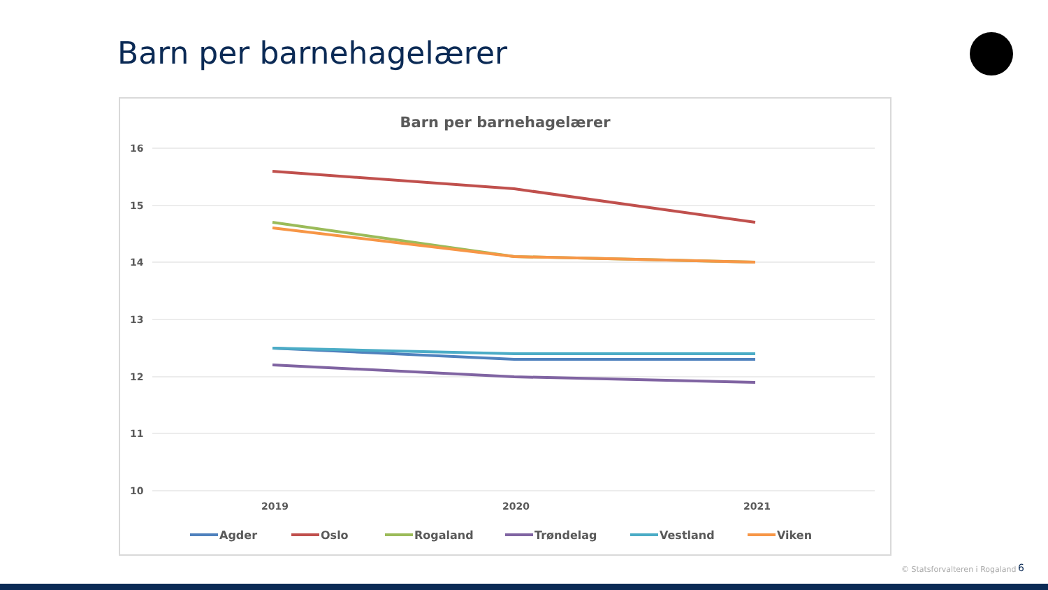Barn per barnehagelærer
Barn per barnehagelærer
16
15
14
13
12
11
10
2019
2020
2021
Agder
Oslo
Rogaland
Trøndelag
Vestland
Viken
© Statsforvalteren i Rogaland 6